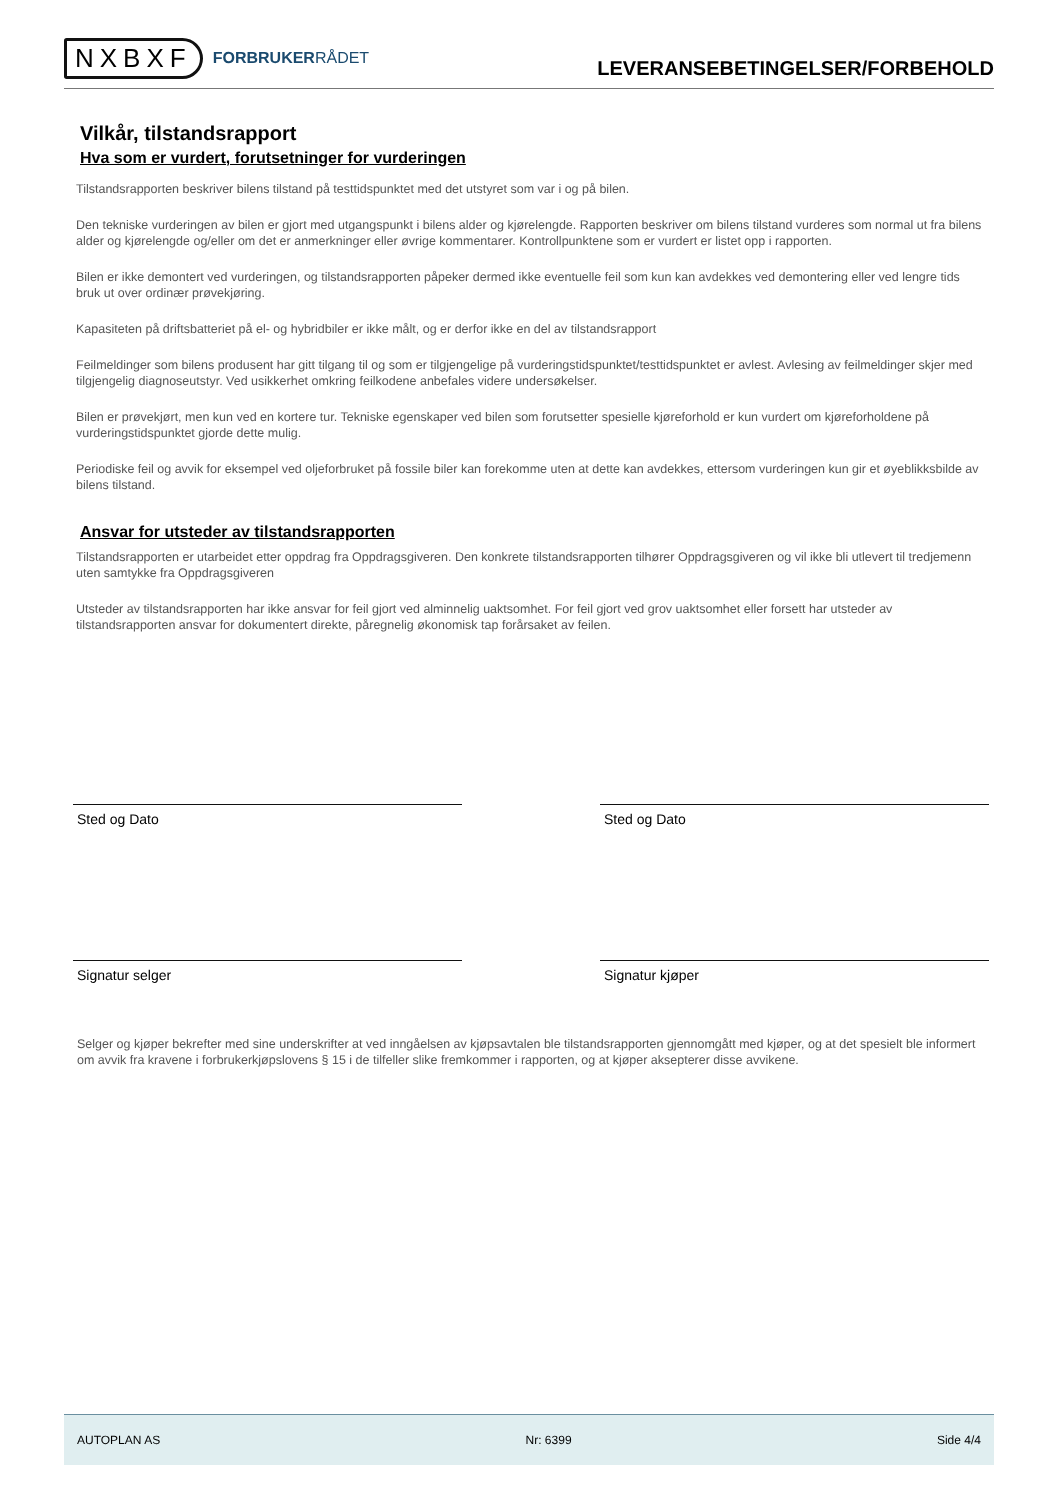NXBXF
FORBRUKERRÅDET
LEVERANSEBETINGELSER/FORBEHOLD
Vilkår, tilstandsrapport
Hva som er vurdert, forutsetninger for vurderingen
Tilstandsrapporten beskriver bilens tilstand på testtidspunktet med det utstyret som var i og på bilen.
Den tekniske vurderingen av bilen er gjort med utgangspunkt i bilens alder og kjørelengde. Rapporten beskriver om bilens tilstand vurderes som normal ut fra bilens alder og kjørelengde og/eller om det er anmerkninger eller øvrige kommentarer. Kontrollpunktene som er vurdert er listet opp i rapporten.
Bilen er ikke demontert ved vurderingen, og tilstandsrapporten påpeker dermed ikke eventuelle feil som kun kan avdekkes ved demontering eller ved lengre tids bruk ut over ordinær prøvekjøring.
Kapasiteten på driftsbatteriet på el- og hybridbiler er ikke målt, og er derfor ikke en del av tilstandsrapport
Feilmeldinger som bilens produsent har gitt tilgang til og som er tilgjengelige på vurderingstidspunktet/testtidspunktet er avlest. Avlesing av feilmeldinger skjer med tilgjengelig diagnoseutstyr. Ved usikkerhet omkring feilkodene anbefales videre undersøkelser.
Bilen er prøvekjørt, men kun ved en kortere tur. Tekniske egenskaper ved bilen som forutsetter spesielle kjøreforhold er kun vurdert om kjøreforholdene på vurderingstidspunktet gjorde dette mulig.
Periodiske feil og avvik for eksempel ved oljeforbruket på fossile biler kan forekomme uten at dette kan avdekkes, ettersom vurderingen kun gir et øyeblikksbilde av bilens tilstand.
Ansvar for utsteder av tilstandsrapporten
Tilstandsrapporten er utarbeidet etter oppdrag fra Oppdragsgiveren. Den konkrete tilstandsrapporten tilhører Oppdragsgiveren og vil ikke bli utlevert til tredjemenn uten samtykke fra Oppdragsgiveren
Utsteder av tilstandsrapporten har ikke ansvar for feil gjort ved alminnelig uaktsomhet. For feil gjort ved grov uaktsomhet eller forsett har utsteder av tilstandsrapporten ansvar for dokumentert direkte, påregnelig økonomisk tap forårsaket av feilen.
Sted og Dato Sted og Dato
Signatur selger Signatur kjøper
Selger og kjøper bekrefter med sine underskrifter at ved inngåelsen av kjøpsavtalen ble tilstandsrapporten gjennomgått med kjøper, og at det spesielt ble informert om avvik fra kravene i forbrukerkjøpslovens § 15 i de tilfeller slike fremkommer i rapporten, og at kjøper aksepterer disse avvikene.
AUTOPLAN AS Nr: 6399 Side 4/4